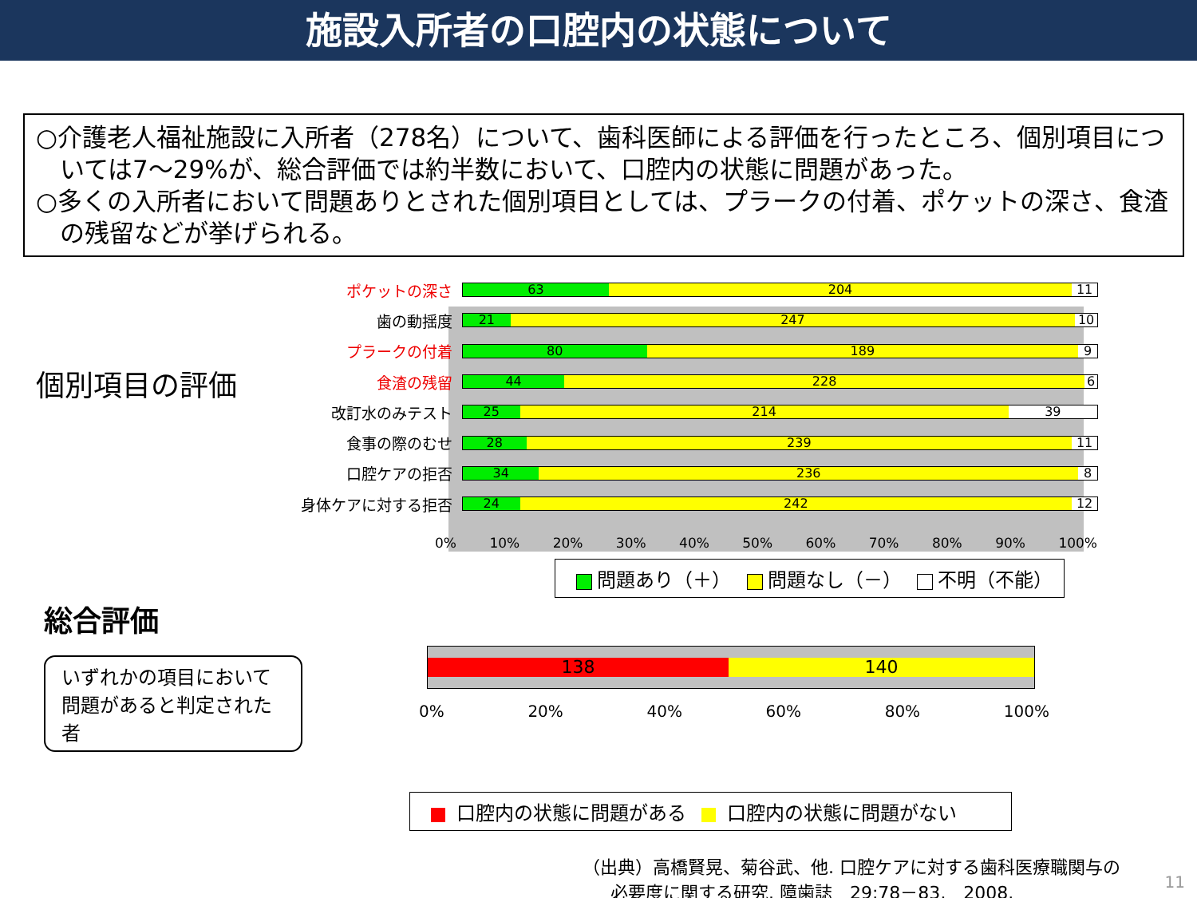施設入所者の口腔内の状態について
○介護老人福祉施設に入所者（278名）について、歯科医師による評価を行ったところ、個別項目については7～29%が、総合評価では約半数において、口腔内の状態に問題があった。
○多くの入所者において問題ありとされた個別項目としては、プラークの付着、ポケットの深さ、食渣の残留などが挙げられる。
個別項目の評価
ポケットの深さ
63 204 11
歯の動揺度
21 247 10
プラークの付着
80 189 9
食渣の残留
44 228 6
改訂水のみテスト
25 214 39
食事の際のむせ
28 239 11
口腔ケアの拒否
34 236 8
身体ケアに対する拒否
24 242 12
0% 10% 20% 30% 40% 50% 60% 70% 80% 90% 100%
問題あり（＋） 問題なし（－） 不明（不能）
総合評価
いずれかの項目において 問題があると判定された者
138 140
0% 20% 40% 60% 80% 100%
口腔内の状態に問題がある 口腔内の状態に問題がない
（出典）高橋賢晃、菊谷武、他. 口腔ケアに対する歯科医療職関与の
必要度に関する研究. 障歯誌　29:78－83,　2008.
11